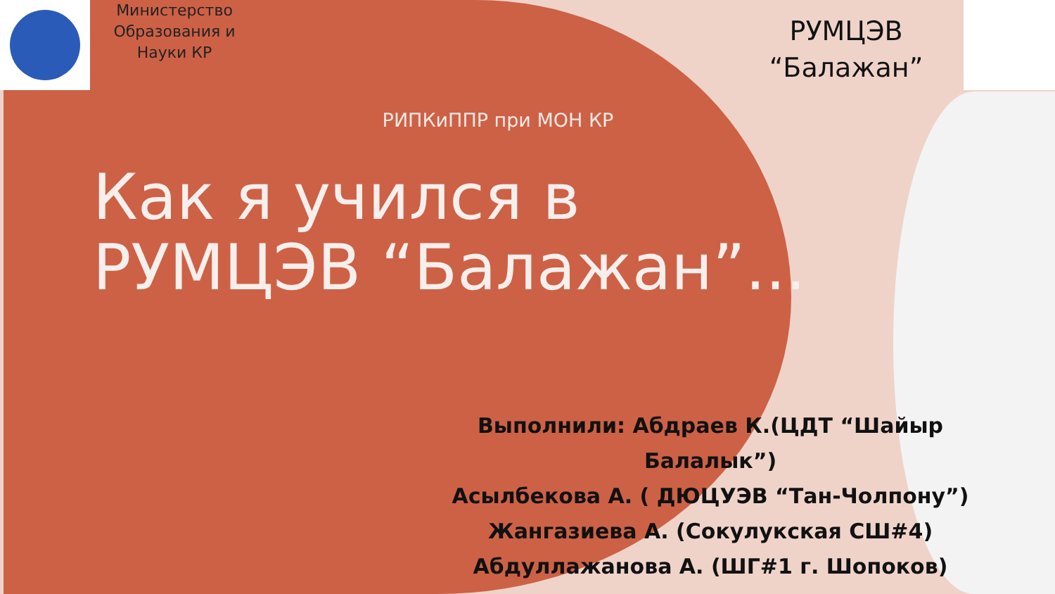Министерство Образования и Науки КР
РИПКиППР при МОН КР
РУМЦЭВ
“Балажан”
Как я учился в
РУМЦЭВ “Балажан”...
Выполнили: Абдраев К.(ЦДТ “Шайыр Балалык”)
Асылбекова А. ( ДЮЦУЭВ “Тан-Чолпону”)
Жангазиева А. (Сокулукская СШ#4)
Абдуллажанова А. (ШГ#1 г. Шопоков)